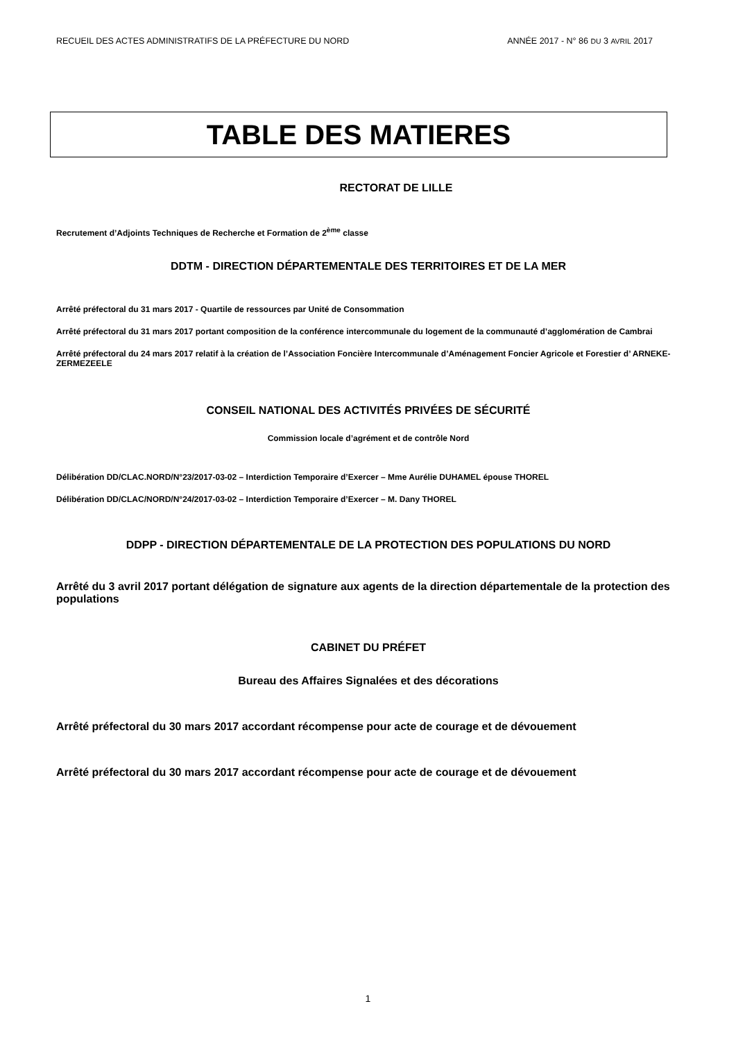RECUEIL DES ACTES ADMINISTRATIFS DE LA PRÉFECTURE DU NORD ANNÉE 2017 - N° 86 DU 3 AVRIL 2017
TABLE DES MATIERES
RECTORAT DE LILLE
Recrutement d’Adjoints Techniques de Recherche et Formation de 2<sup>ème</sup> classe
DDTM - DIRECTION DÉPARTEMENTALE DES TERRITOIRES ET DE LA MER
Arrêté préfectoral du 31 mars 2017 - Quartile de ressources par Unité de Consommation
Arrêté préfectoral du 31 mars 2017 portant composition de la conférence intercommunale du logement de la communauté d’agglomération de Cambrai
Arrêté préfectoral du 24 mars 2017 relatif à la création de l’Association Foncière Intercommunale d’Aménagement Foncier Agricole et Forestier d’ ARNEKE-ZERMEZEELE
CONSEIL NATIONAL DES ACTIVITÉS PRIVÉES DE SÉCURITÉ
Commission locale d’agrément et de contrôle Nord
Délibération DD/CLAC.NORD/N°23/2017-03-02 – Interdiction Temporaire d’Exercer – Mme Aurélie DUHAMEL épouse THOREL
Délibération DD/CLAC/NORD/N°24/2017-03-02 – Interdiction Temporaire d’Exercer – M. Dany THOREL
DDPP - DIRECTION DÉPARTEMENTALE DE LA PROTECTION DES POPULATIONS DU NORD
Arrêté du 3 avril 2017 portant délégation de signature aux agents de la direction départementale de la protection des populations
CABINET DU PRÉFET
Bureau des Affaires Signalées et des décorations
Arrêté préfectoral du 30 mars 2017 accordant récompense pour acte de courage et de dévouement
Arrêté préfectoral du 30 mars 2017 accordant récompense pour acte de courage et de dévouement
1